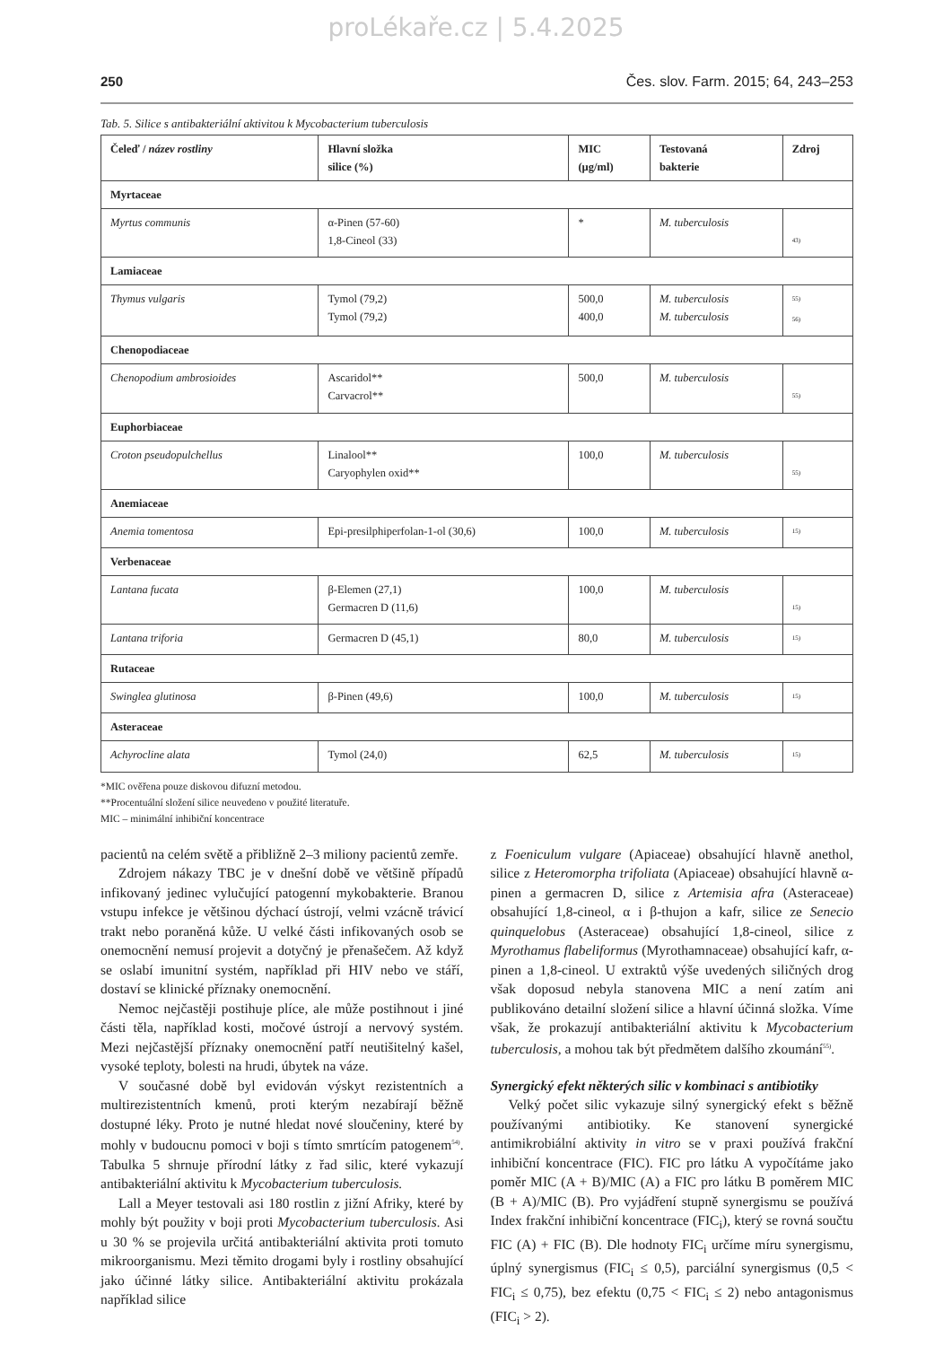proLékaře.cz | 5.4.2025
250 Čes. slov. Farm. 2015; 64, 243–253
Tab. 5. Silice s antibakteriální aktivitou k Mycobacterium tuberculosis
| Čeleď / název rostliny | Hlavní složka silice (%) | MIC (µg/ml) | Testovaná bakterie | Zdroj |
| --- | --- | --- | --- | --- |
| Myrtaceae | | | | |
| Myrtus communis | α-Pinen (57-60) 1,8-Cineol (33) | * | M. tuberculosis | <sup>43)</sup> |
| Lamiaceae | | | | |
| Thymus vulgaris | Tymol (79,2) Tymol (79,2) | 500,0 400,0 | M. tuberculosis M. tuberculosis | <sup>55)</sup> <sup>56)</sup> |
| Chenopodiaceae | | | | |
| Chenopodium ambrosioides | Ascaridol** Carvacrol** | 500,0 | M. tuberculosis | <sup>55)</sup> |
| Euphorbiaceae | | | | |
| Croton pseudopulchellus | Linalool** Caryophylen oxid** | 100,0 | M. tuberculosis | <sup>55)</sup> |
| Anemiaceae | | | | |
| Anemia tomentosa | Epi-presilphiperfolan-1-ol (30,6) | 100,0 | M. tuberculosis | <sup>15)</sup> |
| Verbenaceae | | | | |
| Lantana fucata | β-Elemen (27,1) Germacren D (11,6) | 100,0 | M. tuberculosis | <sup>15)</sup> |
| Lantana triforia | Germacren D (45,1) | 80,0 | M. tuberculosis | <sup>15)</sup> |
| Rutaceae | | | | |
| Swinglea glutinosa | β-Pinen (49,6) | 100,0 | M. tuberculosis | <sup>15)</sup> |
| Asteraceae | | | | |
| Achyrocline alata | Tymol (24,0) | 62,5 | M. tuberculosis | <sup>15)</sup> |
*MIC ověřena pouze diskovou difuzní metodou.
**Procentuální složení silice neuvedeno v použité literatuře.
MIC – minimální inhibiční koncentrace
pacientů na celém světě a přibližně 2–3 miliony pacientů zemře.
Zdrojem nákazy TBC je v dnešní době ve většině případů infikovaný jedinec vylučující patogenní mykobakterie. Branou vstupu infekce je většinou dýchací ústrojí, velmi vzácně trávicí trakt nebo poraněná kůže. U velké části infikovaných osob se onemocnění nemusí projevit a dotyčný je přenašečem. Až když se oslabí imunitní systém, například při HIV nebo ve stáří, dostaví se klinické příznaky onemocnění.
Nemoc nejčastěji postihuje plíce, ale může postihnout i jiné části těla, například kosti, močové ústrojí a nervový systém. Mezi nejčastější příznaky onemocnění patří neutišitelný kašel, vysoké teploty, bolesti na hrudi, úbytek na váze.
V současné době byl evidován výskyt rezistentních a multirezistentních kmenů, proti kterým nezabírají běžně dostupné léky. Proto je nutné hledat nové sloučeniny, které by mohly v budoucnu pomoci v boji s tímto smrtícím patogenem<sup>54)</sup>. Tabulka 5 shrnuje přírodní látky z řad silic, které vykazují antibakteriální aktivitu k Mycobacterium tuberculosis.
Lall a Meyer testovali asi 180 rostlin z jižní Afriky, které by mohly být použity v boji proti Mycobacterium tuberculosis. Asi u 30 % se projevila určitá antibakteriální aktivita proti tomuto mikroorganismu. Mezi těmito drogami byly i rostliny obsahující jako účinné látky silice. Antibakteriální aktivitu prokázala například silice
z Foeniculum vulgare (Apiaceae) obsahující hlavně anethol, silice z Heteromorpha trifoliata (Apiaceae) obsahující hlavně α-pinen a germacren D, silice z Artemisia afra (Asteraceae) obsahující 1,8-cineol, α i β-thujon a kafr, silice ze Senecio quinquelobus (Asteraceae) obsahující 1,8-cineol, silice z Myrothamus flabeliformus (Myrothamnaceae) obsahující kafr, α-pinen a 1,8-cineol. U extraktů výše uvedených siličných drog však doposud nebyla stanovena MIC a není zatím ani publikováno detailní složení silice a hlavní účinná složka. Víme však, že prokazují antibakteriální aktivitu k Mycobacterium tuberculosis, a mohou tak být předmětem dalšího zkoumání<sup>55)</sup>.
Synergický efekt některých silic v kombinaci s antibiotiky
Velký počet silic vykazuje silný synergický efekt s běžně používanými antibiotiky. Ke stanovení synergické antimikrobiální aktivity in vitro se v praxi používá frakční inhibiční koncentrace (FIC). FIC pro látku A vypočítáme jako poměr MIC (A + B)/MIC (A) a FIC pro látku B poměrem MIC (B + A)/MIC (B). Pro vyjádření stupně synergismu se používá Index frakční inhibiční koncentrace (FIC<sub>i</sub>), který se rovná součtu FIC (A) + FIC (B). Dle hodnoty FIC<sub>i</sub> určíme míru synergismu, úplný synergismus (FIC<sub>i</sub> ≤ 0,5), parciální synergismus (0,5 < FIC<sub>i</sub> ≤ 0,75), bez efektu (0,75 < FIC<sub>i</sub> ≤ 2) nebo antagonismus (FIC<sub>i</sub> > 2).